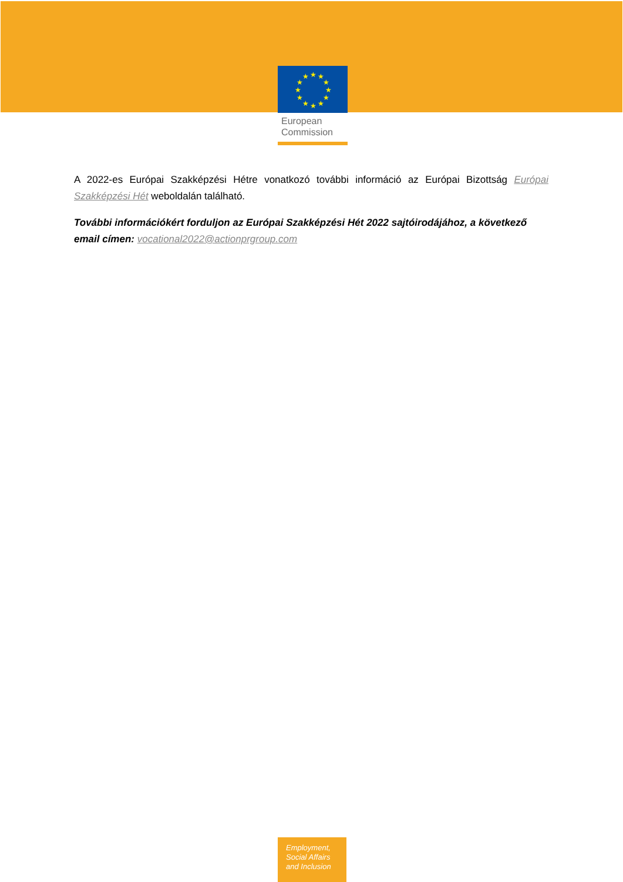★
★
★
★
★
★
★
★
★
★
★
★
European
Commission
A 2022-es Európai Szakképzési Hétre vonatkozó további információ az Európai Bizottság Európai Szakképzési Hét weboldalán található.
További információkért forduljon az Európai Szakképzési Hét 2022 sajtóirodájához, a következő email címen: vocational2022@actionprgroup.com
Employment,
Social Affairs
and Inclusion